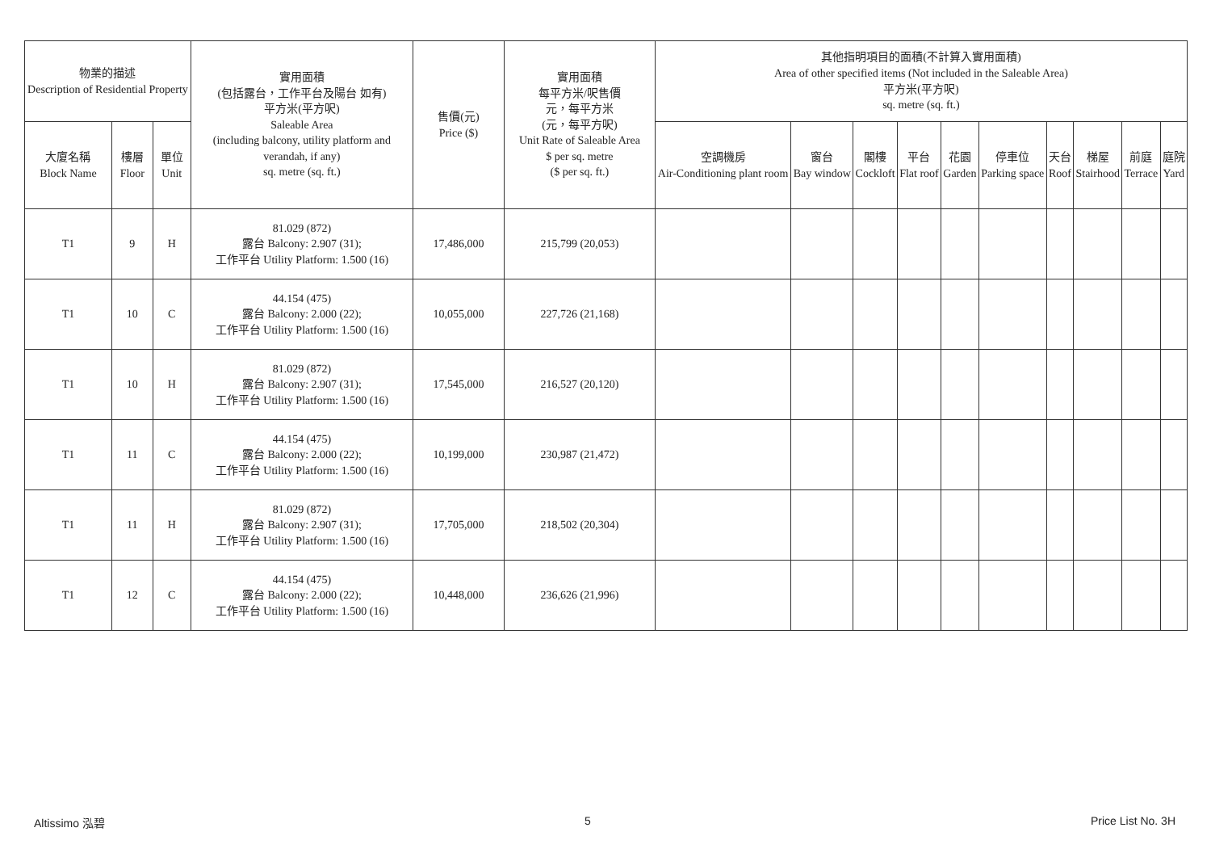| 物業的描述 Description of Residential Property | | | 實用面積 (包括露台，工作平台及陽台 如有) 平方米(平方呎) Saleable Area (including balcony, utility platform and verandah, if any) sq. metre (sq. ft.) | 售價(元) Price ($) | 實用面積 每平方米/呎售價 元，每平方米 (元，每平方呎) Unit Rate of Saleable Area $ per sq. metre ($ per sq. ft.) | 其他指明項目的面積(不計算入實用面積) Area of other specified items (Not included in the Saleable Area) 平方米(平方呎) sq. metre (sq. ft.) | | | | | | | | | |
| --- | --- | --- | --- | --- | --- | --- | --- | --- | --- | --- | --- | --- | --- | --- | --- |
| 大廈名稱 Block Name | 樓層 Floor | 單位 Unit | | | | 空調機房 Air-Conditioning plant room | 窗台 Bay window | 閣樓 Cockloft | 平台 Flat roof | 花園 Garden | 停車位 Parking space | 天台 Roof | 梯屋 Stairhood | 前庭 Terrace | 庭院 Yard |
| T1 | 9 | H | 81.029 (872) 露台 Balcony: 2.907 (31); 工作平台 Utility Platform: 1.500 (16) | 17,486,000 | 215,799 (20,053) | | | | | | | | | | |
| T1 | 10 | C | 44.154 (475) 露台 Balcony: 2.000 (22); 工作平台 Utility Platform: 1.500 (16) | 10,055,000 | 227,726 (21,168) | | | | | | | | | | |
| T1 | 10 | H | 81.029 (872) 露台 Balcony: 2.907 (31); 工作平台 Utility Platform: 1.500 (16) | 17,545,000 | 216,527 (20,120) | | | | | | | | | | |
| T1 | 11 | C | 44.154 (475) 露台 Balcony: 2.000 (22); 工作平台 Utility Platform: 1.500 (16) | 10,199,000 | 230,987 (21,472) | | | | | | | | | | |
| T1 | 11 | H | 81.029 (872) 露台 Balcony: 2.907 (31); 工作平台 Utility Platform: 1.500 (16) | 17,705,000 | 218,502 (20,304) | | | | | | | | | | |
| T1 | 12 | C | 44.154 (475) 露台 Balcony: 2.000 (22); 工作平台 Utility Platform: 1.500 (16) | 10,448,000 | 236,626 (21,996) | | | | | | | | | | |
Altissimo 泓碧 5 Price List No. 3H